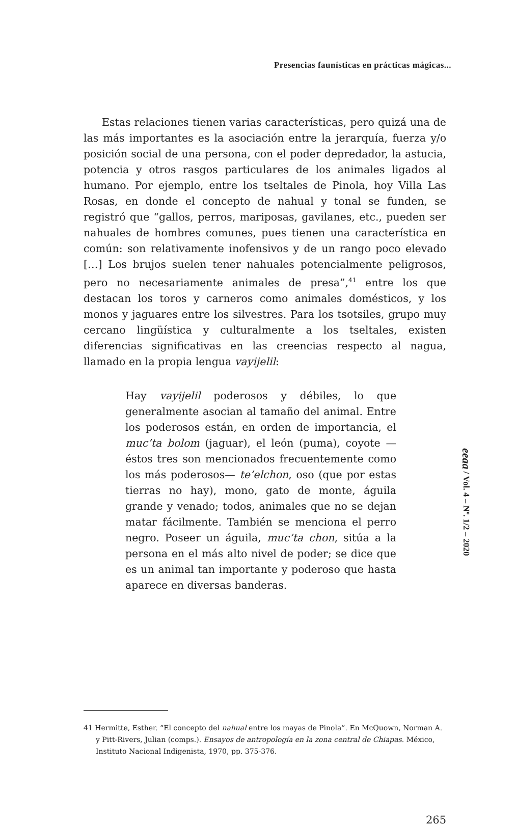Presencias faunísticas en prácticas mágicas...
Estas relaciones tienen varias características, pero quizá una de las más importantes es la asociación entre la jerarquía, fuerza y/o posición social de una persona, con el poder depredador, la astucia, potencia y otros rasgos particulares de los animales ligados al humano. Por ejemplo, entre los tseltales de Pinola, hoy Villa Las Rosas, en donde el concepto de nahual y tonal se funden, se registró que “gallos, perros, mariposas, gavilanes, etc., pueden ser nahuales de hombres comunes, pues tienen una característica en común: son relativamente inofensivos y de un rango poco elevado […] Los brujos suelen tener nahuales potencialmente peligrosos, pero no necesariamente animales de presa”,<sup>41</sup> entre los que destacan los toros y carneros como animales domésticos, y los monos y jaguares entre los silvestres. Para los tsotsiles, grupo muy cercano lingüística y culturalmente a los tseltales, existen diferencias significativas en las creencias respecto al nagua, llamado en la propia lengua vayijelil:
Hay vayijelil poderosos y débiles, lo que generalmente asocian al tamaño del animal. Entre los poderosos están, en orden de importancia, el muc’ta bolom (jaguar), el león (puma), coyote —éstos tres son mencionados frecuentemente como los más poderosos— te’elchon, oso (que por estas tierras no hay), mono, gato de monte, águila grande y venado; todos, animales que no se dejan matar fácilmente. También se menciona el perro negro. Poseer un águila, muc’ta chon, sitúa a la persona en el más alto nivel de poder; se dice que es un animal tan importante y poderoso que hasta aparece en diversas banderas.
eeaa / Vol. 4 – Nº. 1/2 – 2020
41 Hermitte, Esther. “El concepto del nahual entre los mayas de Pinola”. En McQuown, Norman A. y Pitt-Rivers, Julian (comps.). Ensayos de antropología en la zona central de Chiapas. México, Instituto Nacional Indigenista, 1970, pp. 375-376.
265